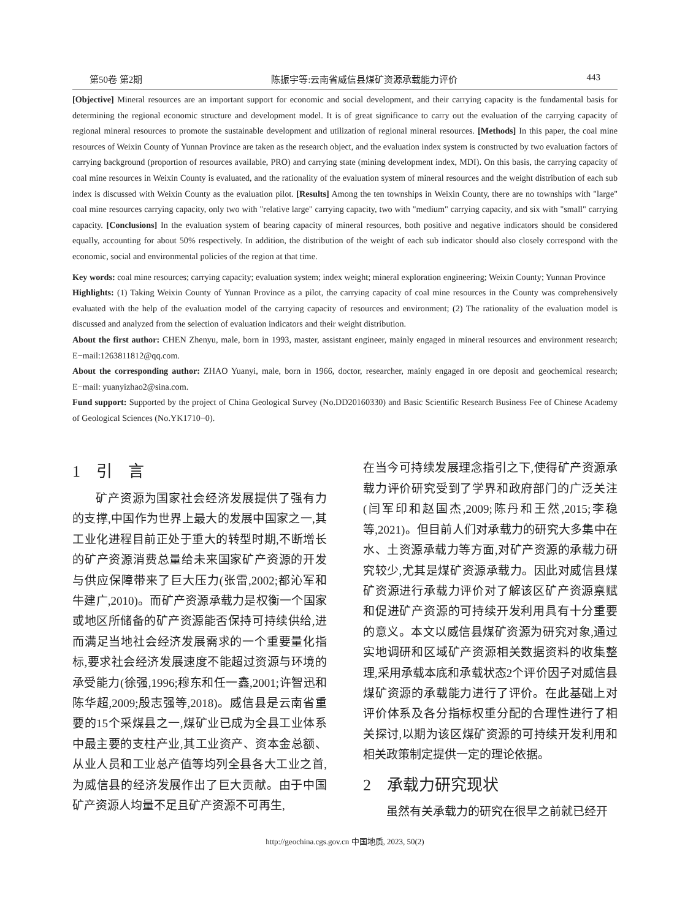第50卷 第2期 陈振宇等:云南省威信县煤矿资源承载能力评价 443
[Objective] Mineral resources are an important support for economic and social development, and their carrying capacity is the fundamental basis for determining the regional economic structure and development model. It is of great significance to carry out the evaluation of the carrying capacity of regional mineral resources to promote the sustainable development and utilization of regional mineral resources. [Methods] In this paper, the coal mine resources of Weixin County of Yunnan Province are taken as the research object, and the evaluation index system is constructed by two evaluation factors of carrying background (proportion of resources available, PRO) and carrying state (mining development index, MDI). On this basis, the carrying capacity of coal mine resources in Weixin County is evaluated, and the rationality of the evaluation system of mineral resources and the weight distribution of each sub index is discussed with Weixin County as the evaluation pilot. [Results] Among the ten townships in Weixin County, there are no townships with "large" coal mine resources carrying capacity, only two with "relative large" carrying capacity, two with "medium" carrying capacity, and six with "small" carrying capacity. [Conclusions] In the evaluation system of bearing capacity of mineral resources, both positive and negative indicators should be considered equally, accounting for about 50% respectively. In addition, the distribution of the weight of each sub indicator should also closely correspond with the economic, social and environmental policies of the region at that time.
Key words: coal mine resources; carrying capacity; evaluation system; index weight; mineral exploration engineering; Weixin County; Yunnan Province
Highlights: (1) Taking Weixin County of Yunnan Province as a pilot, the carrying capacity of coal mine resources in the County was comprehensively evaluated with the help of the evaluation model of the carrying capacity of resources and environment; (2) The rationality of the evaluation model is discussed and analyzed from the selection of evaluation indicators and their weight distribution.
About the first author: CHEN Zhenyu, male, born in 1993, master, assistant engineer, mainly engaged in mineral resources and environment research; E−mail:1263811812@qq.com.
About the corresponding author: ZHAO Yuanyi, male, born in 1966, doctor, researcher, mainly engaged in ore deposit and geochemical research; E−mail: yuanyizhao2@sina.com.
Fund support: Supported by the project of China Geological Survey (No.DD20160330) and Basic Scientific Research Business Fee of Chinese Academy of Geological Sciences (No.YK1710−0).
1　引　言
矿产资源为国家社会经济发展提供了强有力的支撑,中国作为世界上最大的发展中国家之一,其工业化进程目前正处于重大的转型时期,不断增长的矿产资源消费总量给未来国家矿产资源的开发与供应保障带来了巨大压力(张雷,2002;都沁军和牛建广,2010)。而矿产资源承载力是权衡一个国家或地区所储备的矿产资源能否保持可持续供给,进而满足当地社会经济发展需求的一个重要量化指标,要求社会经济发展速度不能超过资源与环境的承受能力(徐强,1996;穆东和任一鑫,2001;许智迅和陈华超,2009;殷志强等,2018)。威信县是云南省重要的15个采煤县之一,煤矿业已成为全县工业体系中最主要的支柱产业,其工业资产、资本金总额、从业人员和工业总产值等均列全县各大工业之首,为威信县的经济发展作出了巨大贡献。由于中国矿产资源人均量不足且矿产资源不可再生,
在当今可持续发展理念指引之下,使得矿产资源承载力评价研究受到了学界和政府部门的广泛关注(闫军印和赵国杰,2009;陈丹和王然,2015;李稳等,2021)。但目前人们对承载力的研究大多集中在水、土资源承载力等方面,对矿产资源的承载力研究较少,尤其是煤矿资源承载力。因此对威信县煤矿资源进行承载力评价对了解该区矿产资源禀赋和促进矿产资源的可持续开发利用具有十分重要的意义。本文以威信县煤矿资源为研究对象,通过实地调研和区域矿产资源相关数据资料的收集整理,采用承载本底和承载状态2个评价因子对威信县煤矿资源的承载能力进行了评价。在此基础上对评价体系及各分指标权重分配的合理性进行了相关探讨,以期为该区煤矿资源的可持续开发利用和相关政策制定提供一定的理论依据。
2　承载力研究现状
虽然有关承载力的研究在很早之前就已经开
http://geochina.cgs.gov.cn 中国地质, 2023, 50(2)